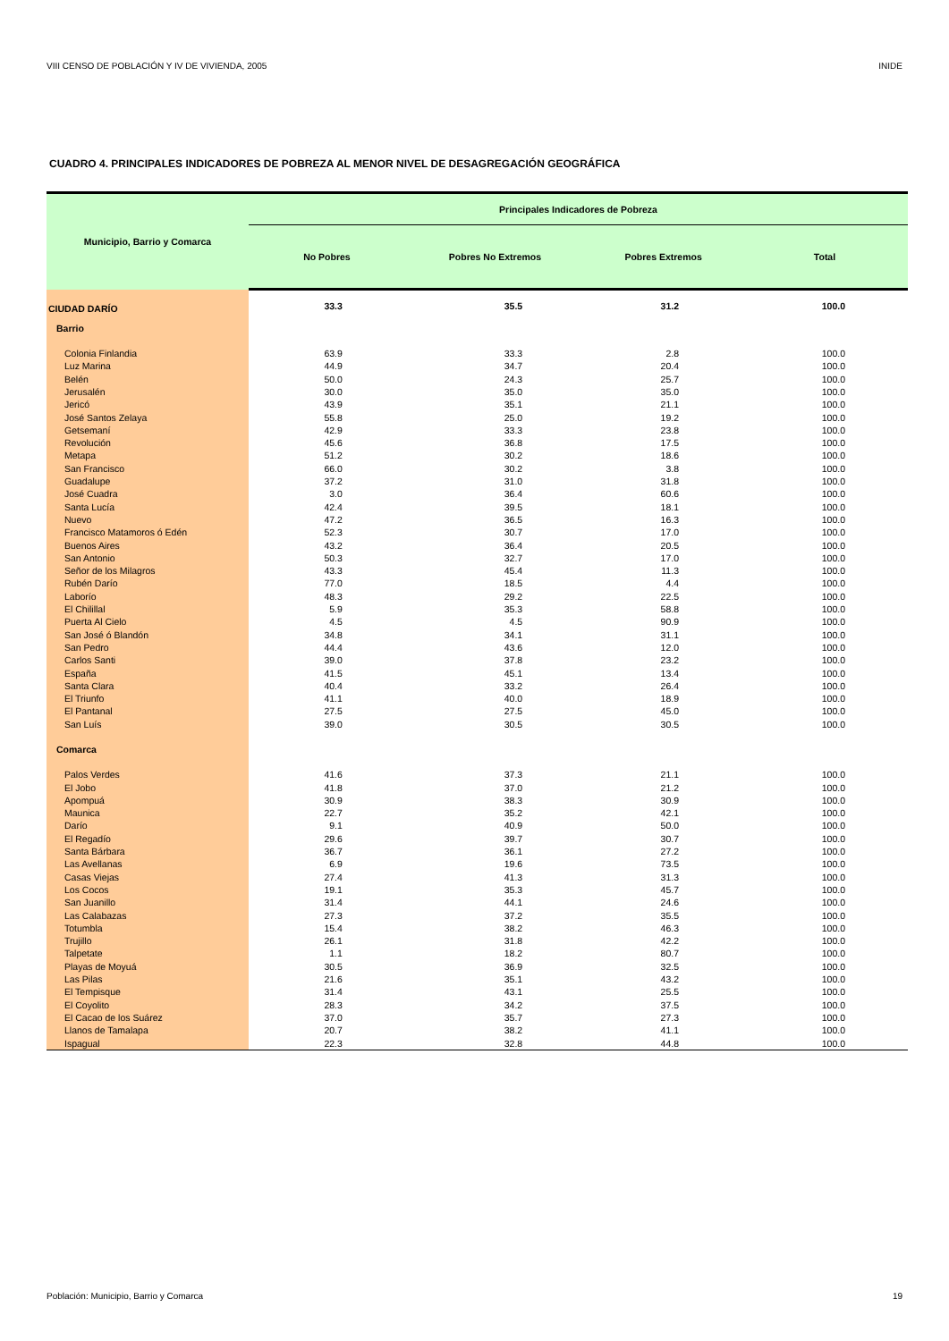VIII CENSO DE POBLACIÓN Y IV DE VIVIENDA, 2005 INIDE
CUADRO 4. PRINCIPALES INDICADORES DE POBREZA AL MENOR NIVEL DE DESAGREGACIÓN GEOGRÁFICA
| Municipio, Barrio y Comarca | Principales Indicadores de Pobreza | | | |
| --- | --- | --- | --- | --- |
| | No Pobres | Pobres No Extremos | Pobres Extremos | Total |
| CIUDAD DARÍO | 33.3 | 35.5 | 31.2 | 100.0 |
| Barrio | | | | |
| Colonia Finlandia | 63.9 | 33.3 | 2.8 | 100.0 |
| Luz Marina | 44.9 | 34.7 | 20.4 | 100.0 |
| Belén | 50.0 | 24.3 | 25.7 | 100.0 |
| Jerusalén | 30.0 | 35.0 | 35.0 | 100.0 |
| Jericó | 43.9 | 35.1 | 21.1 | 100.0 |
| José Santos Zelaya | 55.8 | 25.0 | 19.2 | 100.0 |
| Getsemaní | 42.9 | 33.3 | 23.8 | 100.0 |
| Revolución | 45.6 | 36.8 | 17.5 | 100.0 |
| Metapa | 51.2 | 30.2 | 18.6 | 100.0 |
| San Francisco | 66.0 | 30.2 | 3.8 | 100.0 |
| Guadalupe | 37.2 | 31.0 | 31.8 | 100.0 |
| José Cuadra | 3.0 | 36.4 | 60.6 | 100.0 |
| Santa Lucía | 42.4 | 39.5 | 18.1 | 100.0 |
| Nuevo | 47.2 | 36.5 | 16.3 | 100.0 |
| Francisco Matamoros ó Edén | 52.3 | 30.7 | 17.0 | 100.0 |
| Buenos Aires | 43.2 | 36.4 | 20.5 | 100.0 |
| San Antonio | 50.3 | 32.7 | 17.0 | 100.0 |
| Señor de los Milagros | 43.3 | 45.4 | 11.3 | 100.0 |
| Rubén Darío | 77.0 | 18.5 | 4.4 | 100.0 |
| Laborío | 48.3 | 29.2 | 22.5 | 100.0 |
| El Chilillal | 5.9 | 35.3 | 58.8 | 100.0 |
| Puerta Al Cielo | 4.5 | 4.5 | 90.9 | 100.0 |
| San José ó Blandón | 34.8 | 34.1 | 31.1 | 100.0 |
| San Pedro | 44.4 | 43.6 | 12.0 | 100.0 |
| Carlos Santi | 39.0 | 37.8 | 23.2 | 100.0 |
| España | 41.5 | 45.1 | 13.4 | 100.0 |
| Santa Clara | 40.4 | 33.2 | 26.4 | 100.0 |
| El Triunfo | 41.1 | 40.0 | 18.9 | 100.0 |
| El Pantanal | 27.5 | 27.5 | 45.0 | 100.0 |
| San Luís | 39.0 | 30.5 | 30.5 | 100.0 |
| Comarca | | | | |
| Palos Verdes | 41.6 | 37.3 | 21.1 | 100.0 |
| El Jobo | 41.8 | 37.0 | 21.2 | 100.0 |
| Apompuá | 30.9 | 38.3 | 30.9 | 100.0 |
| Maunica | 22.7 | 35.2 | 42.1 | 100.0 |
| Darío | 9.1 | 40.9 | 50.0 | 100.0 |
| El Regadío | 29.6 | 39.7 | 30.7 | 100.0 |
| Santa Bárbara | 36.7 | 36.1 | 27.2 | 100.0 |
| Las Avellanas | 6.9 | 19.6 | 73.5 | 100.0 |
| Casas Viejas | 27.4 | 41.3 | 31.3 | 100.0 |
| Los Cocos | 19.1 | 35.3 | 45.7 | 100.0 |
| San Juanillo | 31.4 | 44.1 | 24.6 | 100.0 |
| Las Calabazas | 27.3 | 37.2 | 35.5 | 100.0 |
| Totumbla | 15.4 | 38.2 | 46.3 | 100.0 |
| Trujillo | 26.1 | 31.8 | 42.2 | 100.0 |
| Talpetate | 1.1 | 18.2 | 80.7 | 100.0 |
| Playas de Moyuá | 30.5 | 36.9 | 32.5 | 100.0 |
| Las Pilas | 21.6 | 35.1 | 43.2 | 100.0 |
| El Tempisque | 31.4 | 43.1 | 25.5 | 100.0 |
| El Coyolito | 28.3 | 34.2 | 37.5 | 100.0 |
| El Cacao de los Suárez | 37.0 | 35.7 | 27.3 | 100.0 |
| Llanos de Tamalapa | 20.7 | 38.2 | 41.1 | 100.0 |
| Ispagual | 22.3 | 32.8 | 44.8 | 100.0 |
Población: Municipio, Barrio y Comarca 19